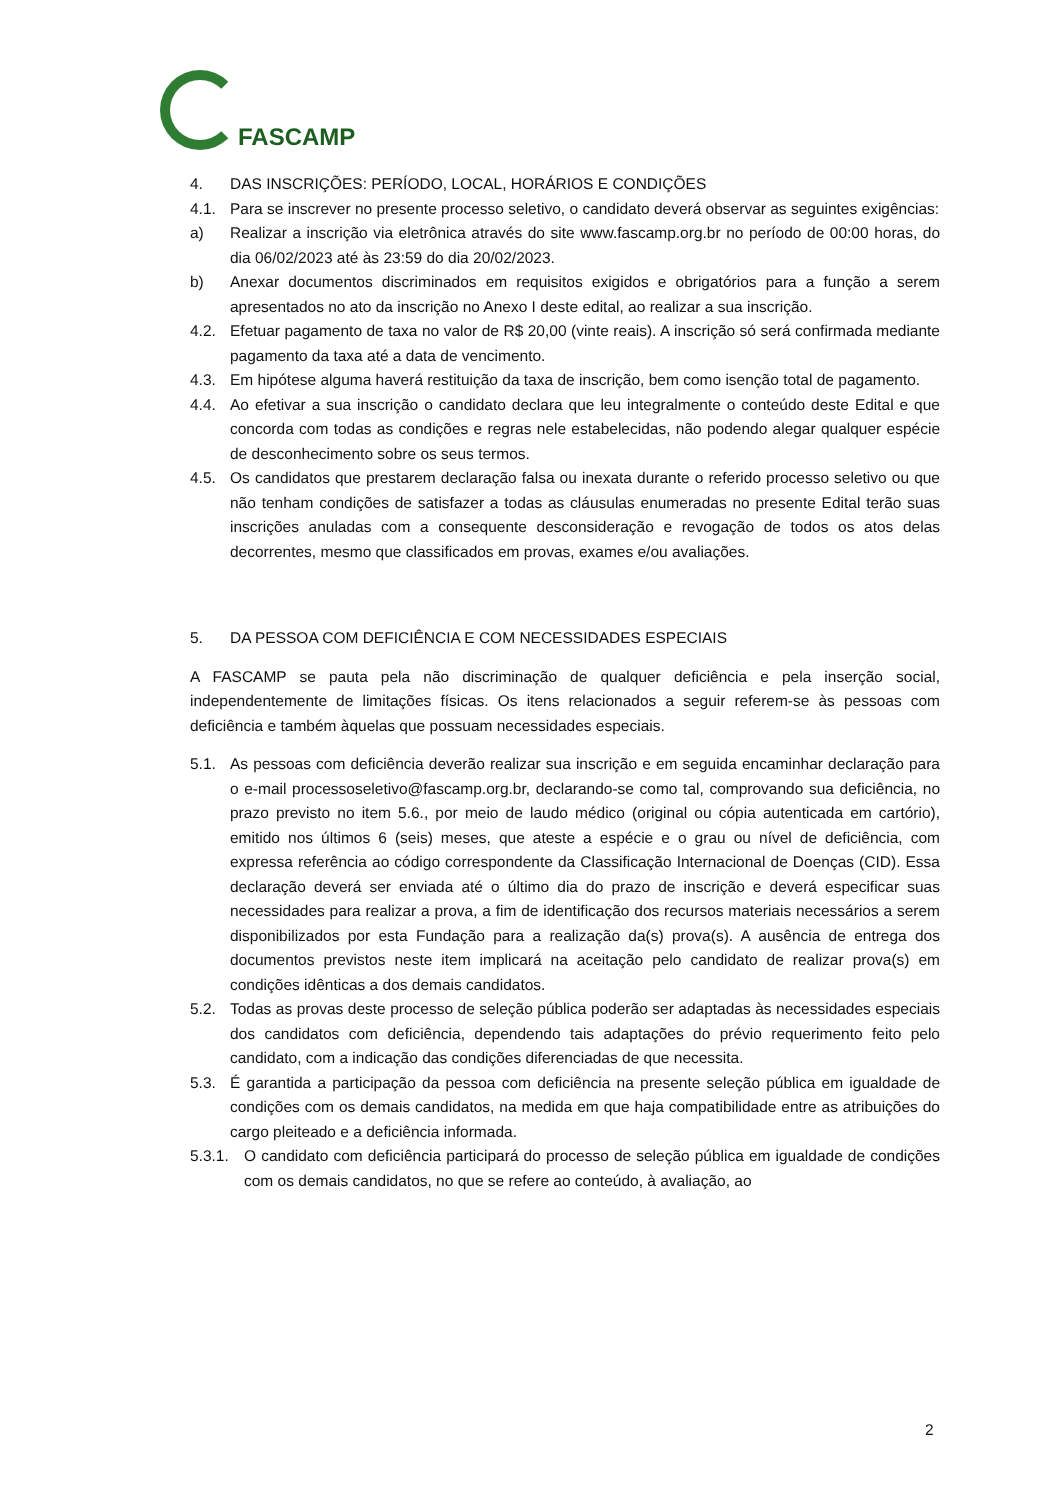FASCAMP
4. DAS INSCRIÇÕES: PERÍODO, LOCAL, HORÁRIOS E CONDIÇÕES
4.1. Para se inscrever no presente processo seletivo, o candidato deverá observar as seguintes exigências:
a) Realizar a inscrição via eletrônica através do site www.fascamp.org.br no período de 00:00 horas, do dia 06/02/2023 até às 23:59 do dia 20/02/2023.
b) Anexar documentos discriminados em requisitos exigidos e obrigatórios para a função a serem apresentados no ato da inscrição no Anexo I deste edital, ao realizar a sua inscrição.
4.2. Efetuar pagamento de taxa no valor de R$ 20,00 (vinte reais). A inscrição só será confirmada mediante pagamento da taxa até a data de vencimento.
4.3. Em hipótese alguma haverá restituição da taxa de inscrição, bem como isenção total de pagamento.
4.4. Ao efetivar a sua inscrição o candidato declara que leu integralmente o conteúdo deste Edital e que concorda com todas as condições e regras nele estabelecidas, não podendo alegar qualquer espécie de desconhecimento sobre os seus termos.
4.5. Os candidatos que prestarem declaração falsa ou inexata durante o referido processo seletivo ou que não tenham condições de satisfazer a todas as cláusulas enumeradas no presente Edital terão suas inscrições anuladas com a consequente desconsideração e revogação de todos os atos delas decorrentes, mesmo que classificados em provas, exames e/ou avaliações.
5. DA PESSOA COM DEFICIÊNCIA E COM NECESSIDADES ESPECIAIS
A FASCAMP se pauta pela não discriminação de qualquer deficiência e pela inserção social, independentemente de limitações físicas. Os itens relacionados a seguir referem-se às pessoas com deficiência e também àquelas que possuam necessidades especiais.
5.1. As pessoas com deficiência deverão realizar sua inscrição e em seguida encaminhar declaração para o e-mail processoseletivo@fascamp.org.br, declarando-se como tal, comprovando sua deficiência, no prazo previsto no item 5.6., por meio de laudo médico (original ou cópia autenticada em cartório), emitido nos últimos 6 (seis) meses, que ateste a espécie e o grau ou nível de deficiência, com expressa referência ao código correspondente da Classificação Internacional de Doenças (CID). Essa declaração deverá ser enviada até o último dia do prazo de inscrição e deverá especificar suas necessidades para realizar a prova, a fim de identificação dos recursos materiais necessários a serem disponibilizados por esta Fundação para a realização da(s) prova(s). A ausência de entrega dos documentos previstos neste item implicará na aceitação pelo candidato de realizar prova(s) em condições idênticas a dos demais candidatos.
5.2. Todas as provas deste processo de seleção pública poderão ser adaptadas às necessidades especiais dos candidatos com deficiência, dependendo tais adaptações do prévio requerimento feito pelo candidato, com a indicação das condições diferenciadas de que necessita.
5.3. É garantida a participação da pessoa com deficiência na presente seleção pública em igualdade de condições com os demais candidatos, na medida em que haja compatibilidade entre as atribuições do cargo pleiteado e a deficiência informada.
5.3.1. O candidato com deficiência participará do processo de seleção pública em igualdade de condições com os demais candidatos, no que se refere ao conteúdo, à avaliação, ao
2